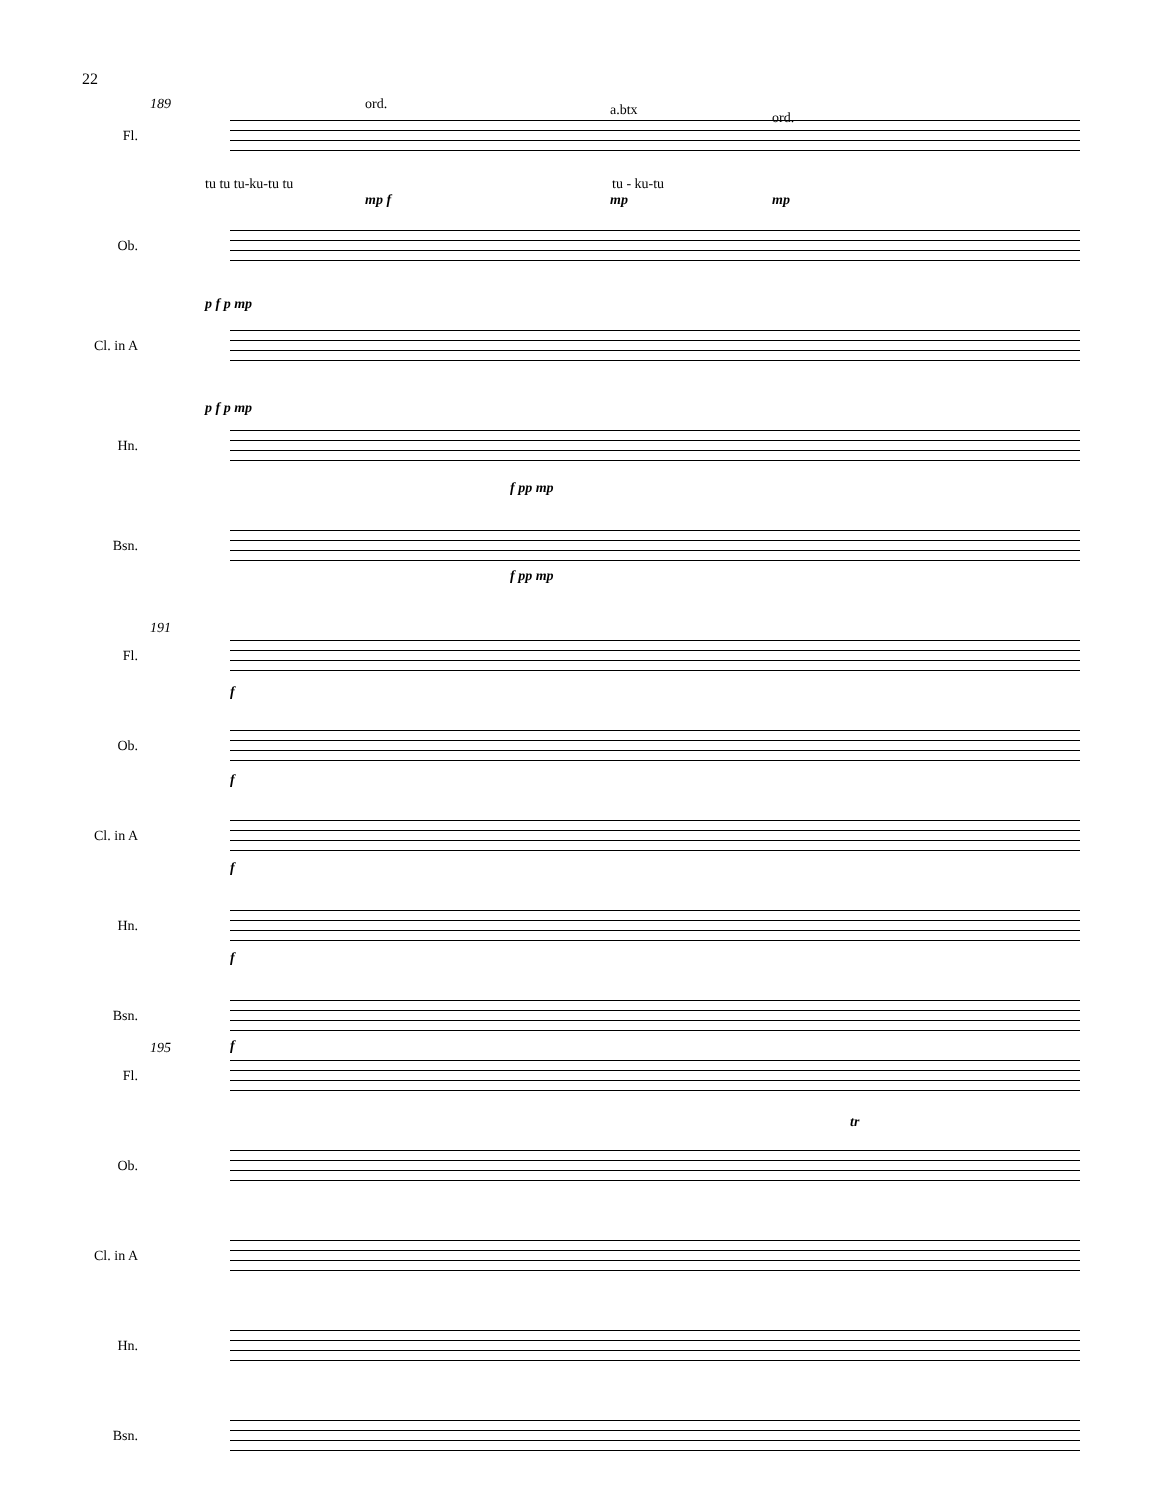22
189 ord. a.btx ord.
Fl.
tu tu tu-ku-tu tu tu - ku-tu
mp f mp mp
Ob.
p f p mp
Cl. in A
p f p mp
Hn.
f pp mp
Bsn.
f pp mp
191
Fl.
f
Ob.
f
Cl. in A
f
Hn.
f
Bsn.
f
195
Fl.
tr
Ob.
Cl. in A
Hn.
Bsn.